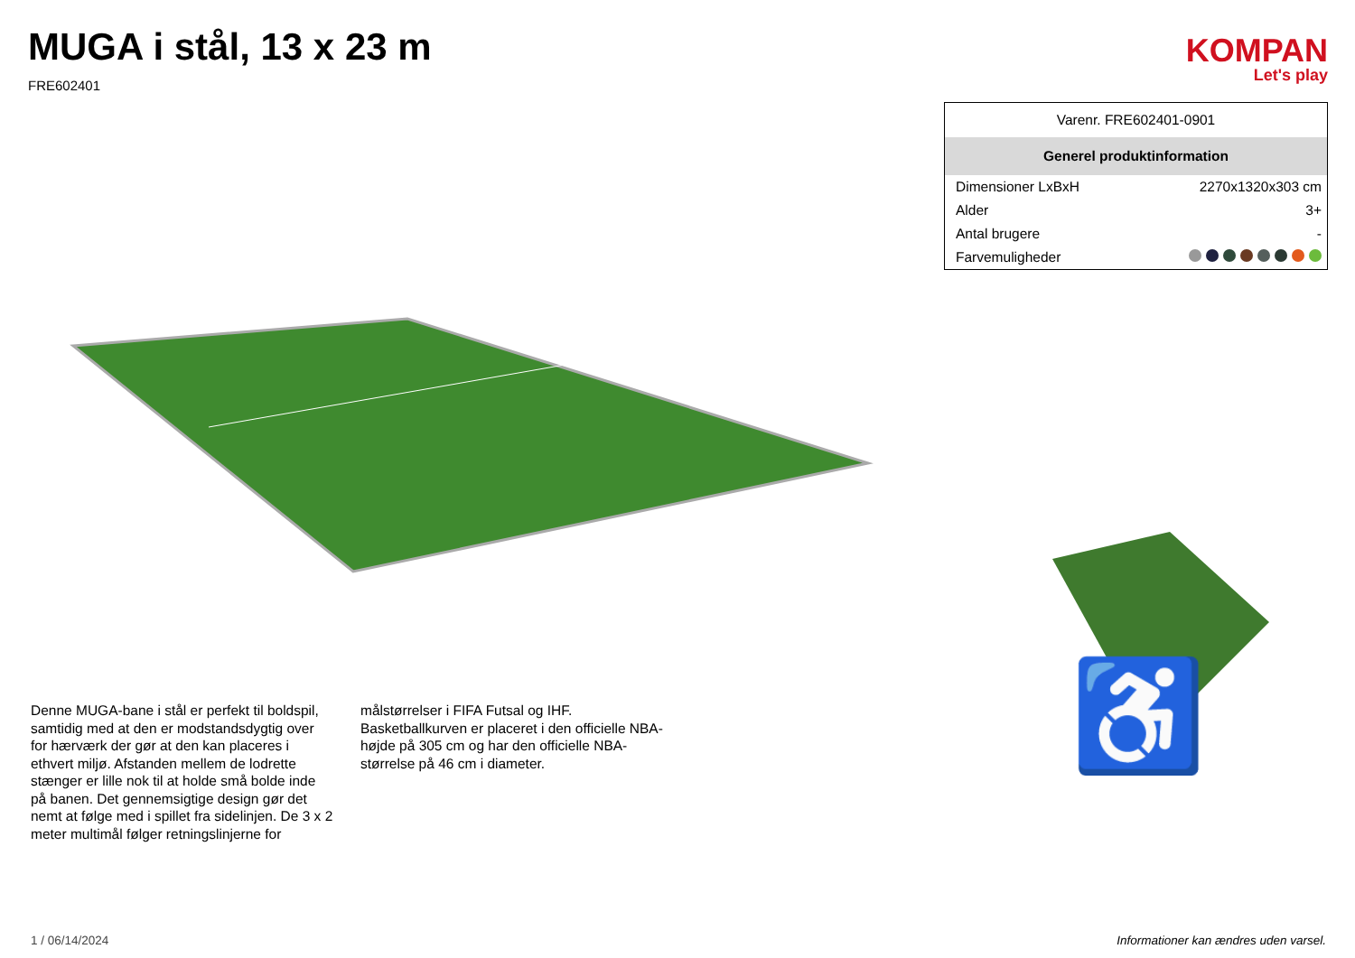MUGA i stål, 13 x 23 m
FRE602401
KOMPAN
Let's play
Denne MUGA-bane i stål er perfekt til boldspil, samtidig med at den er modstandsdygtig over for hærværk der gør at den kan placeres i ethvert miljø. Afstanden mellem de lodrette stænger er lille nok til at holde små bolde inde på banen. Det gennemsigtige design gør det nemt at følge med i spillet fra sidelinjen. De 3 x 2 meter multimål følger retningslinjerne for
målstørrelser i FIFA Futsal og IHF. Basketballkurven er placeret i den officielle NBA-højde på 305 cm og har den officielle NBA-størrelse på 46 cm i diameter.
| Varenr. FRE602401-0901 | |
| Generel produktinformation | |
| Dimensioner LxBxH | 2270x1320x303 cm |
| Alder | 3+ |
| Antal brugere | - |
| Farvemuligheder | |
♿
1 / 06/14/2024 Informationer kan ændres uden varsel.